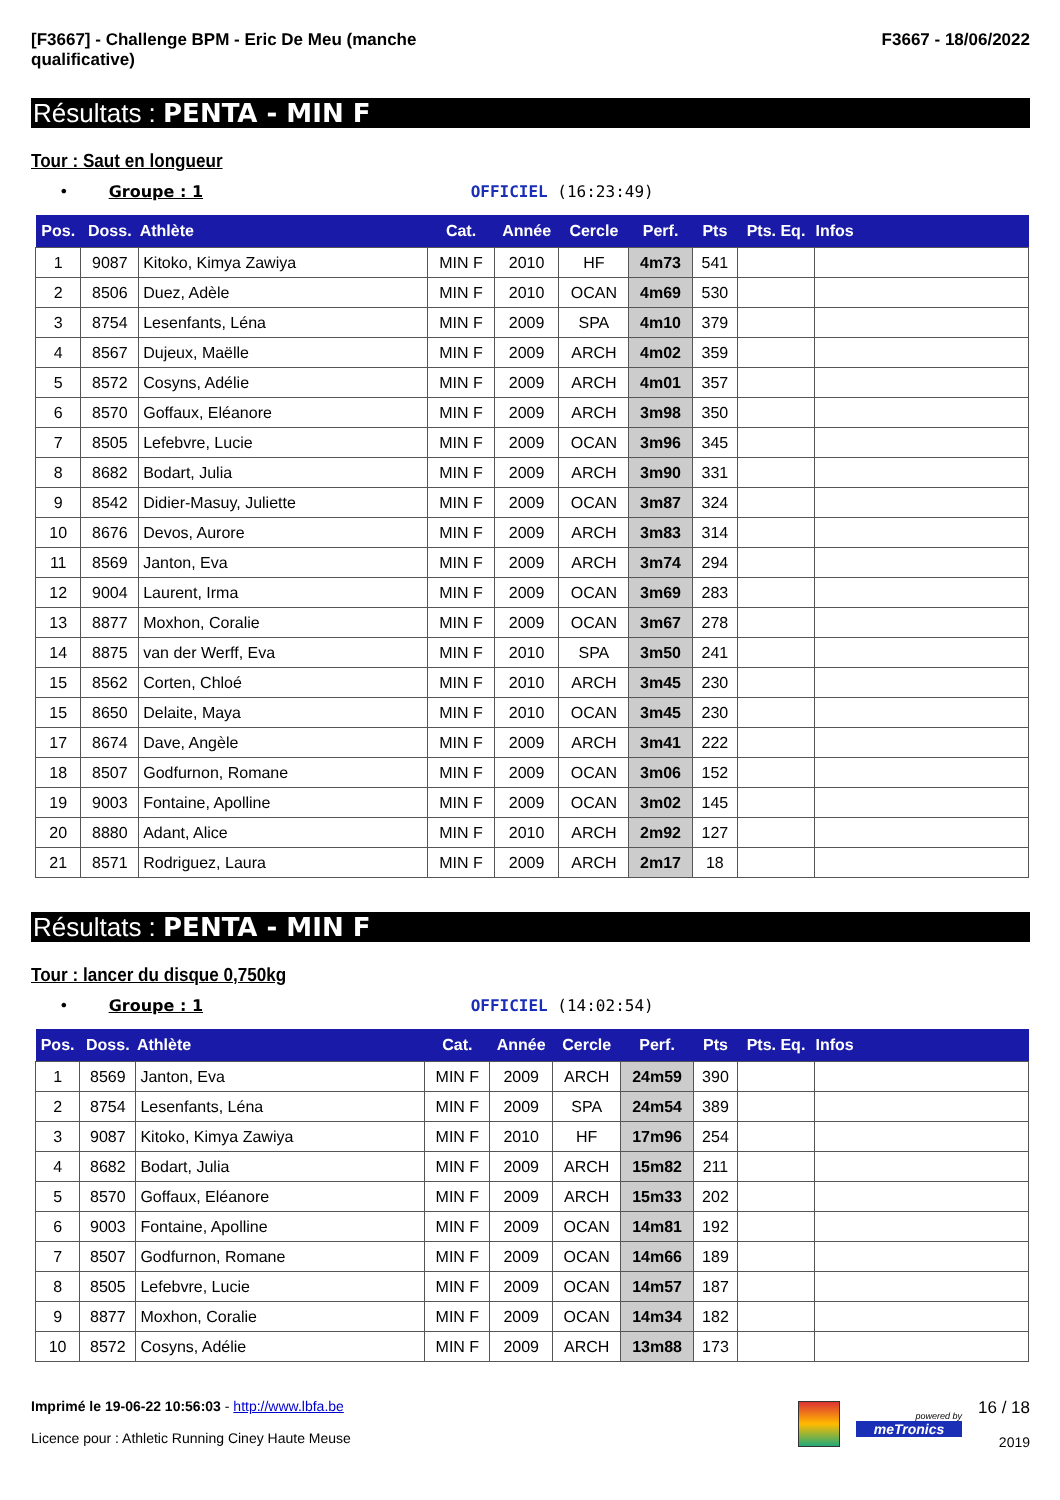[F3667] - Challenge BPM - Eric De Meu (manche
qualificative)
F3667 - 18/06/2022
Résultats : PENTA - MIN F
Tour : Saut en longueur
• Groupe : 1 OFFICIEL (16:23:49)
| Pos. | Doss. | Athlète | Cat. | Année | Cercle | Perf. | Pts | Pts. Eq. | Infos |
| --- | --- | --- | --- | --- | --- | --- | --- | --- | --- |
| 1 | 9087 | Kitoko, Kimya Zawiya | MIN F | 2010 | HF | 4m73 | 541 | | |
| 2 | 8506 | Duez, Adèle | MIN F | 2010 | OCAN | 4m69 | 530 | | |
| 3 | 8754 | Lesenfants, Léna | MIN F | 2009 | SPA | 4m10 | 379 | | |
| 4 | 8567 | Dujeux, Maëlle | MIN F | 2009 | ARCH | 4m02 | 359 | | |
| 5 | 8572 | Cosyns, Adélie | MIN F | 2009 | ARCH | 4m01 | 357 | | |
| 6 | 8570 | Goffaux, Eléanore | MIN F | 2009 | ARCH | 3m98 | 350 | | |
| 7 | 8505 | Lefebvre, Lucie | MIN F | 2009 | OCAN | 3m96 | 345 | | |
| 8 | 8682 | Bodart, Julia | MIN F | 2009 | ARCH | 3m90 | 331 | | |
| 9 | 8542 | Didier-Masuy, Juliette | MIN F | 2009 | OCAN | 3m87 | 324 | | |
| 10 | 8676 | Devos, Aurore | MIN F | 2009 | ARCH | 3m83 | 314 | | |
| 11 | 8569 | Janton, Eva | MIN F | 2009 | ARCH | 3m74 | 294 | | |
| 12 | 9004 | Laurent, Irma | MIN F | 2009 | OCAN | 3m69 | 283 | | |
| 13 | 8877 | Moxhon, Coralie | MIN F | 2009 | OCAN | 3m67 | 278 | | |
| 14 | 8875 | van der Werff, Eva | MIN F | 2010 | SPA | 3m50 | 241 | | |
| 15 | 8562 | Corten, Chloé | MIN F | 2010 | ARCH | 3m45 | 230 | | |
| 15 | 8650 | Delaite, Maya | MIN F | 2010 | OCAN | 3m45 | 230 | | |
| 17 | 8674 | Dave, Angèle | MIN F | 2009 | ARCH | 3m41 | 222 | | |
| 18 | 8507 | Godfurnon, Romane | MIN F | 2009 | OCAN | 3m06 | 152 | | |
| 19 | 9003 | Fontaine, Apolline | MIN F | 2009 | OCAN | 3m02 | 145 | | |
| 20 | 8880 | Adant, Alice | MIN F | 2010 | ARCH | 2m92 | 127 | | |
| 21 | 8571 | Rodriguez, Laura | MIN F | 2009 | ARCH | 2m17 | 18 | | |
Résultats : PENTA - MIN F
Tour : lancer du disque 0,750kg
• Groupe : 1 OFFICIEL (14:02:54)
| Pos. | Doss. | Athlète | Cat. | Année | Cercle | Perf. | Pts | Pts. Eq. | Infos |
| --- | --- | --- | --- | --- | --- | --- | --- | --- | --- |
| 1 | 8569 | Janton, Eva | MIN F | 2009 | ARCH | 24m59 | 390 | | |
| 2 | 8754 | Lesenfants, Léna | MIN F | 2009 | SPA | 24m54 | 389 | | |
| 3 | 9087 | Kitoko, Kimya Zawiya | MIN F | 2010 | HF | 17m96 | 254 | | |
| 4 | 8682 | Bodart, Julia | MIN F | 2009 | ARCH | 15m82 | 211 | | |
| 5 | 8570 | Goffaux, Eléanore | MIN F | 2009 | ARCH | 15m33 | 202 | | |
| 6 | 9003 | Fontaine, Apolline | MIN F | 2009 | OCAN | 14m81 | 192 | | |
| 7 | 8507 | Godfurnon, Romane | MIN F | 2009 | OCAN | 14m66 | 189 | | |
| 8 | 8505 | Lefebvre, Lucie | MIN F | 2009 | OCAN | 14m57 | 187 | | |
| 9 | 8877 | Moxhon, Coralie | MIN F | 2009 | OCAN | 14m34 | 182 | | |
| 10 | 8572 | Cosyns, Adélie | MIN F | 2009 | ARCH | 13m88 | 173 | | |
Imprimé le 19-06-22 10:56:03 - http://www.lbfa.be
Licence pour : Athletic Running Ciney Haute Meuse
powered by
meTronics
16 / 18
2019